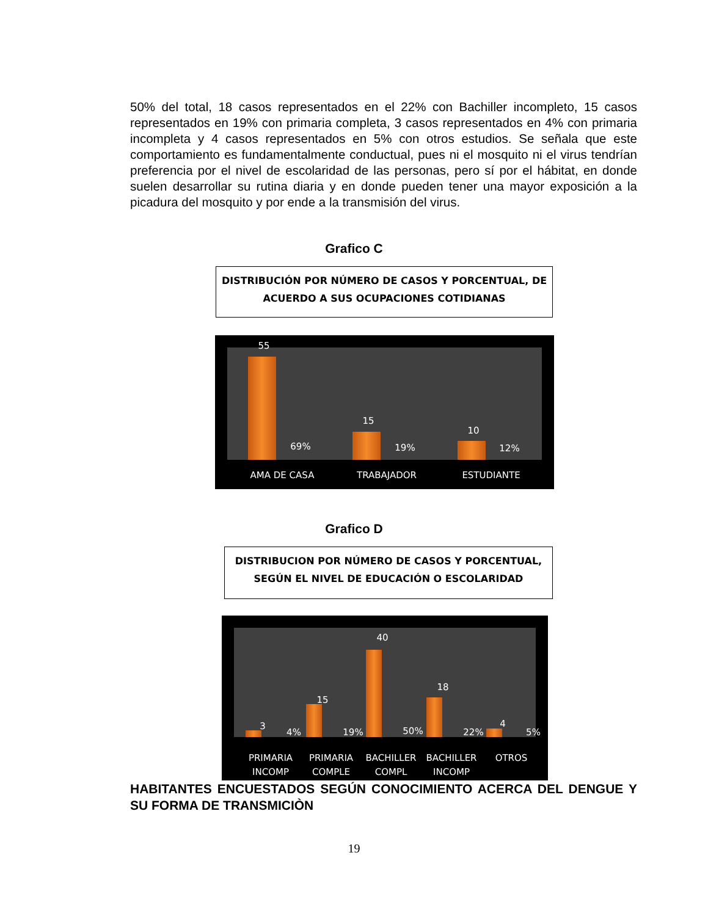50% del total, 18 casos representados en el 22% con Bachiller incompleto, 15 casos representados en 19% con primaria completa, 3 casos representados en 4% con primaria incompleta y 4 casos representados en 5% con otros estudios. Se señala que este comportamiento es fundamentalmente conductual, pues ni el mosquito ni el virus tendrían preferencia por el nivel de escolaridad de las personas, pero sí por el hábitat, en donde suelen desarrollar su rutina diaria y en donde pueden tener una mayor exposición a la picadura del mosquito y por ende a la transmisión del virus.
Grafico C
DISTRIBUCIÓN POR NÚMERO DE CASOS Y PORCENTUAL, DE ACUERDO A SUS OCUPACIONES COTIDIANAS
55
69%
15
19%
10
12%
AMA DE CASA TRABAJADOR ESTUDIANTE
Grafico D
DISTRIBUCION POR NÚMERO DE CASOS Y PORCENTUAL, SEGÚN EL NIVEL DE EDUCACIÓN O ESCOLARIDAD
3
4%
15
19%
40
50%
18
22%
4
5%
PRIMARIA INCOMP
PRIMARIA COMPLE
BACHILLER COMPL
BACHILLER INCOMP
OTROS
HABITANTES ENCUESTADOS SEGÚN CONOCIMIENTO ACERCA DEL DENGUE Y SU FORMA DE TRANSMICIÒN
19